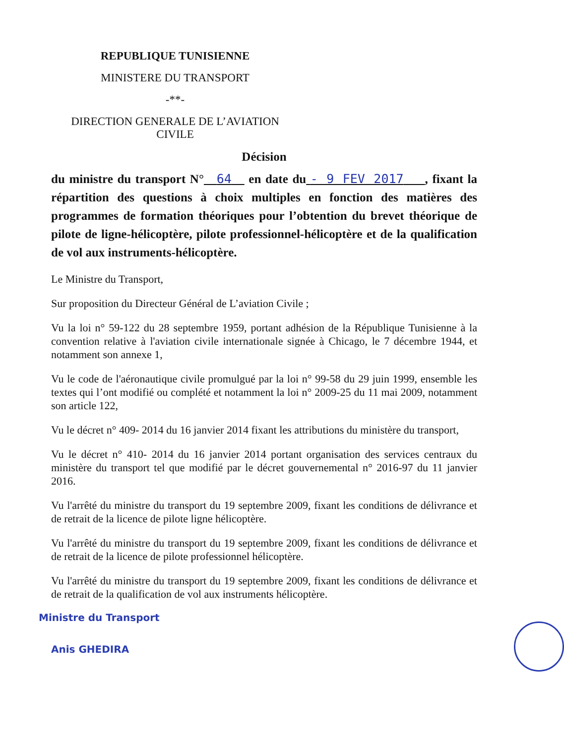REPUBLIQUE TUNISIENNE
MINISTERE DU TRANSPORT
-**-
DIRECTION GENERALE DE L’AVIATION CIVILE
Décision
du ministre du transport N° 64 en date du - 9 FEV 2017 , fixant la répartition des questions à choix multiples en fonction des matières des programmes de formation théoriques pour l’obtention du brevet théorique de pilote de ligne-hélicoptère, pilote professionnel-hélicoptère et de la qualification de vol aux instruments-hélicoptère.
Le Ministre du Transport,
Sur proposition du Directeur Général de L’aviation Civile ;
Vu la loi n° 59-122 du 28 septembre 1959, portant adhésion de la République Tunisienne à la convention relative à l'aviation civile internationale signée à Chicago, le 7 décembre 1944, et notamment son annexe 1,
Vu le code de l'aéronautique civile promulgué par la loi n° 99-58 du 29 juin 1999, ensemble les textes qui l’ont modifié ou complété et notamment la loi n° 2009-25 du 11 mai 2009, notamment son article 122,
Vu le décret n° 409- 2014 du 16 janvier 2014 fixant les attributions du ministère du transport,
Vu le décret n° 410- 2014 du 16 janvier 2014 portant organisation des services centraux du ministère du transport tel que modifié par le décret gouvernemental n° 2016-97 du 11 janvier 2016.
Vu l'arrêté du ministre du transport du 19 septembre 2009, fixant les conditions de délivrance et de retrait de la licence de pilote ligne hélicoptère.
Vu l'arrêté du ministre du transport du 19 septembre 2009, fixant les conditions de délivrance et de retrait de la licence de pilote professionnel hélicoptère.
Vu l'arrêté du ministre du transport du 19 septembre 2009, fixant les conditions de délivrance et de retrait de la qualification de vol aux instruments hélicoptère.
Ministre du Transport
Anis GHEDIRA